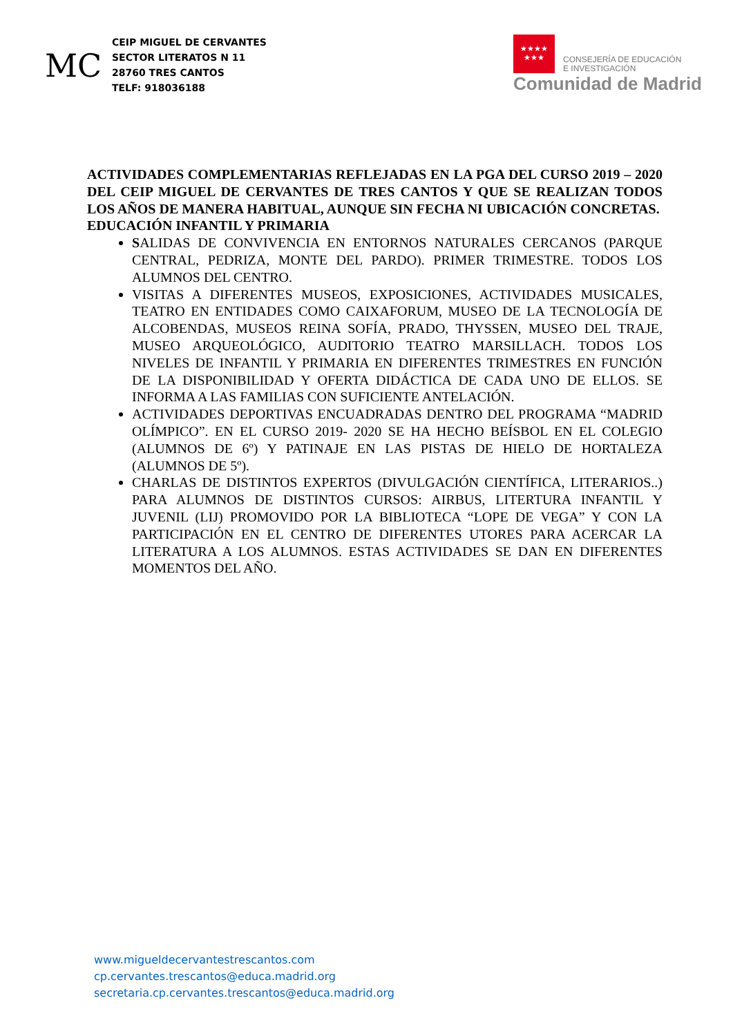MC
CEIP MIGUEL DE CERVANTES
SECTOR LITERATOS N 11
28760 TRES CANTOS
TELF: 918036188
★★★★
★★★
CONSEJERÍA DE EDUCACIÓN
E INVESTIGACIÓN
Comunidad de Madrid
ACTIVIDADES COMPLEMENTARIAS REFLEJADAS EN LA PGA DEL CURSO 2019 – 2020 DEL CEIP MIGUEL DE CERVANTES DE TRES CANTOS Y QUE SE REALIZAN TODOS LOS AÑOS DE MANERA HABITUAL, AUNQUE SIN FECHA NI UBICACIÓN CONCRETAS.
EDUCACIÓN INFANTIL Y PRIMARIA
SALIDAS DE CONVIVENCIA EN ENTORNOS NATURALES CERCANOS (PARQUE CENTRAL, PEDRIZA, MONTE DEL PARDO). PRIMER TRIMESTRE. TODOS LOS ALUMNOS DEL CENTRO.
VISITAS A DIFERENTES MUSEOS, EXPOSICIONES, ACTIVIDADES MUSICALES, TEATRO EN ENTIDADES COMO CAIXAFORUM, MUSEO DE LA TECNOLOGÍA DE ALCOBENDAS, MUSEOS REINA SOFÍA, PRADO, THYSSEN, MUSEO DEL TRAJE, MUSEO ARQUEOLÓGICO, AUDITORIO TEATRO MARSILLACH. TODOS LOS NIVELES DE INFANTIL Y PRIMARIA EN DIFERENTES TRIMESTRES EN FUNCIÓN DE LA DISPONIBILIDAD Y OFERTA DIDÁCTICA DE CADA UNO DE ELLOS. SE INFORMA A LAS FAMILIAS CON SUFICIENTE ANTELACIÓN.
ACTIVIDADES DEPORTIVAS ENCUADRADAS DENTRO DEL PROGRAMA “MADRID OLÍMPICO”. EN EL CURSO 2019- 2020 SE HA HECHO BEÍSBOL EN EL COLEGIO (ALUMNOS DE 6º) Y PATINAJE EN LAS PISTAS DE HIELO DE HORTALEZA (ALUMNOS DE 5º).
CHARLAS DE DISTINTOS EXPERTOS (DIVULGACIÓN CIENTÍFICA, LITERARIOS..) PARA ALUMNOS DE DISTINTOS CURSOS: AIRBUS, LITERTURA INFANTIL Y JUVENIL (LIJ) PROMOVIDO POR LA BIBLIOTECA “LOPE DE VEGA” Y CON LA PARTICIPACIÓN EN EL CENTRO DE DIFERENTES UTORES PARA ACERCAR LA LITERATURA A LOS ALUMNOS. ESTAS ACTIVIDADES SE DAN EN DIFERENTES MOMENTOS DEL AÑO.
www.migueldecervantestrescantos.com
cp.cervantes.trescantos@educa.madrid.org
secretaria.cp.cervantes.trescantos@educa.madrid.org